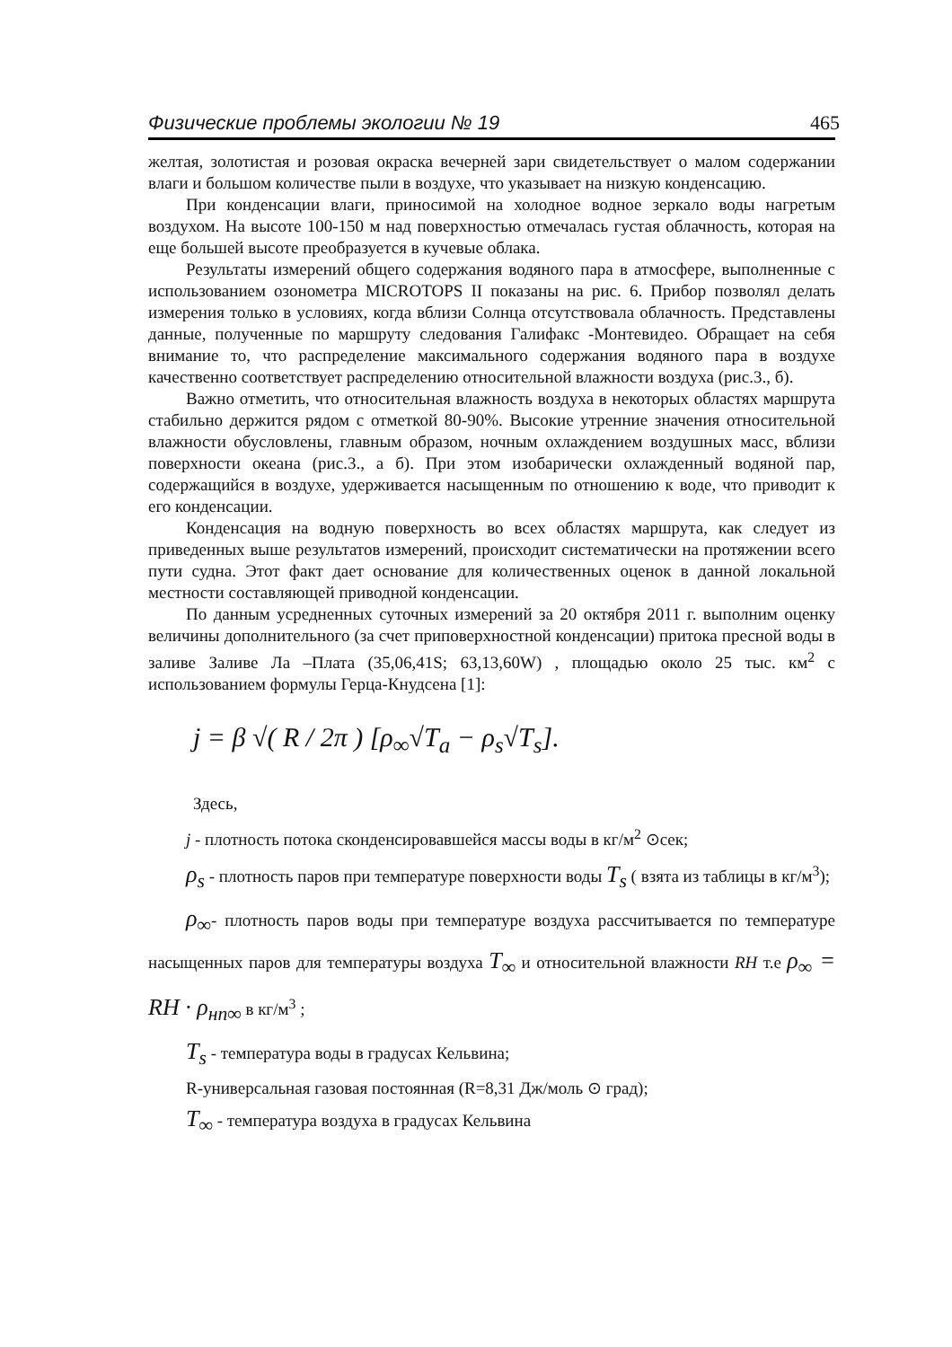Физические проблемы экологии № 19 465
желтая, золотистая и розовая окраска вечерней зари свидетельствует о малом содержании влаги и большом количестве пыли в воздухе, что указывает на низкую конденсацию.
При конденсации влаги, приносимой на холодное водное зеркало воды нагретым воздухом. На высоте 100-150 м над поверхностью отмечалась густая облачность, которая на еще большей высоте преобразуется в кучевые облака.
Результаты измерений общего содержания водяного пара в атмосфере, выполненные с использованием озонометра MICROTOPS II показаны на рис. 6. Прибор позволял делать измерения только в условиях, когда вблизи Солнца отсутствовала облачность. Представлены данные, полученные по маршруту следования Галифакс -Монтевидео. Обращает на себя внимание то, что распределение максимального содержания водяного пара в воздухе качественно соответствует распределению относительной влажности воздуха (рис.3., б).
Важно отметить, что относительная влажность воздуха в некоторых областях маршрута стабильно держится рядом с отметкой 80-90%. Высокие утренние значения относительной влажности обусловлены, главным образом, ночным охлаждением воздушных масс, вблизи поверхности океана (рис.3., а б). При этом изобарически охлажденный водяной пар, содержащийся в воздухе, удерживается насыщенным по отношению к воде, что приводит к его конденсации.
Конденсация на водную поверхность во всех областях маршрута, как следует из приведенных выше результатов измерений, происходит систематически на протяжении всего пути судна. Этот факт дает основание для количественных оценок в данной локальной местности составляющей приводной конденсации.
По данным усредненных суточных измерений за 20 октября 2011 г. выполним оценку величины дополнительного (за счет приповерхностной конденсации) притока пресной воды в заливе Заливе Ла –Плата (35,06,41S; 63,13,60W) , площадью около 25 тыс. км<sup>2</sup> с использованием формулы Герца-Кнудсена [1]:
j = β √( R / 2π ) [ρ<sub>∞</sub>√T<sub>a</sub> − ρ<sub>s</sub>√T<sub>s</sub>].
Здесь,
j - плотность потока сконденсировавшейся массы воды в кг/м<sup>2</sup> ⊙сек;
ρ<sub>s</sub> - плотность паров при температуре поверхности воды T<sub>s</sub> ( взята из таблицы в кг/м<sup>3</sup>);
ρ<sub>∞</sub>- плотность паров воды при температуре воздуха рассчитывается по температуре насыщенных паров для температуры воздуха T<sub>∞</sub> и относительной влажности RH т.е ρ<sub>∞</sub> = RH · ρ<sub>нп∞</sub> в кг/м<sup>3</sup> ;
T<sub>s</sub> - температура воды в градусах Кельвина;
R-универсальная газовая постоянная (R=8,31 Дж/моль ⊙ град);
T<sub>∞</sub> - температура воздуха в градусах Кельвина